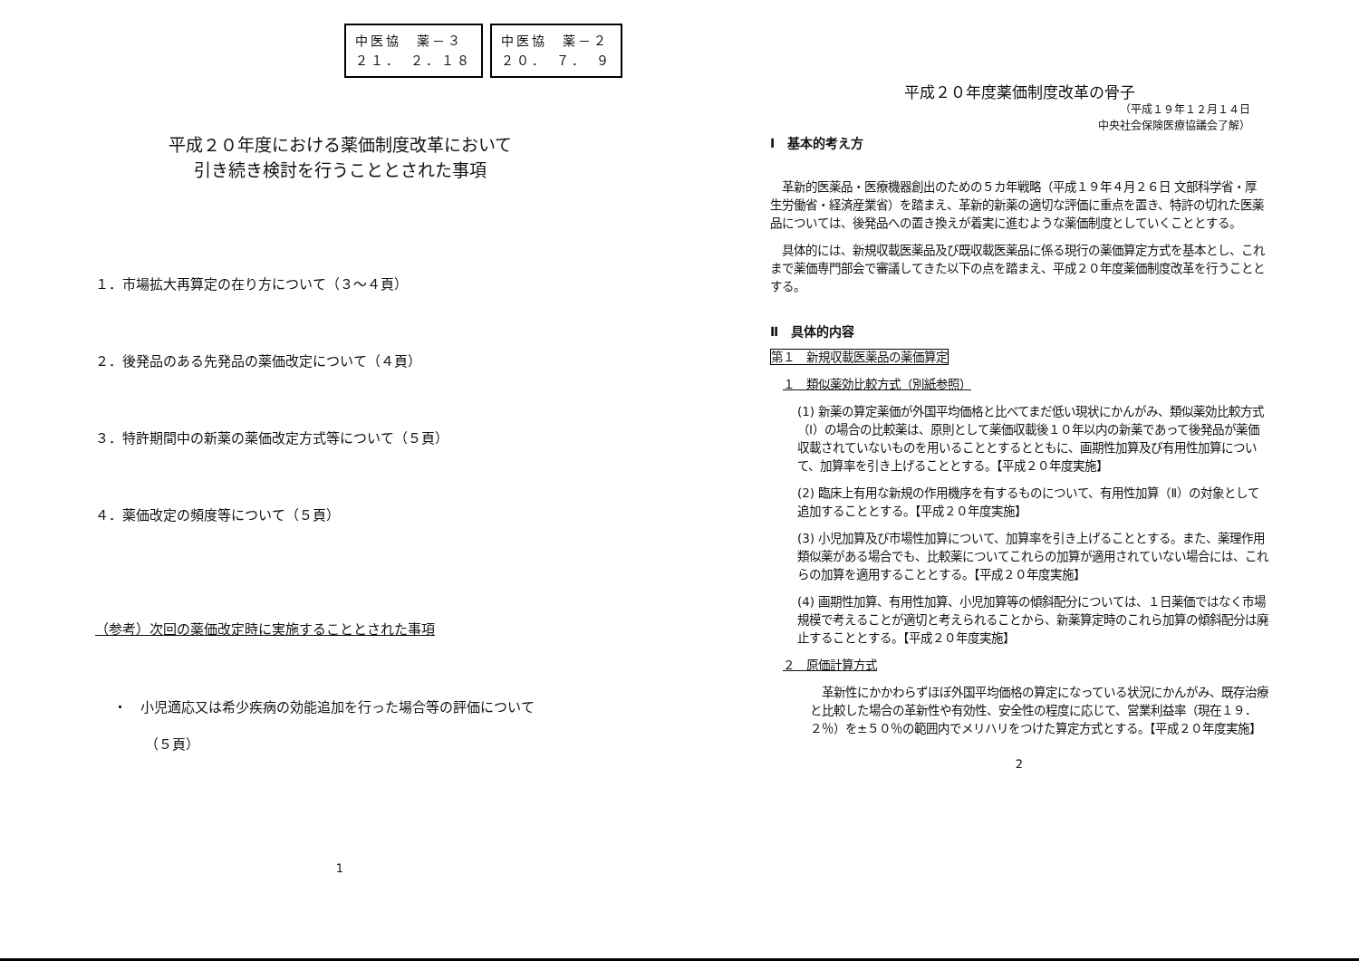中医協　薬－３
２１．　２．１８
中医協　薬－２
２０．　７．　９
平成２０年度における薬価制度改革において
引き続き検討を行うこととされた事項
１．市場拡大再算定の在り方について（３～４頁）
２．後発品のある先発品の薬価改定について（４頁）
３．特許期間中の新薬の薬価改定方式等について（５頁）
４．薬価改定の頻度等について（５頁）
（参考）次回の薬価改定時に実施することとされた事項
・　小児適応又は希少疾病の効能追加を行った場合等の評価について
（５頁）
1
平成２０年度薬価制度改革の骨子
（平成１９年１２月１４日
中央社会保険医療協議会了解）
Ⅰ　基本的考え方
　革新的医薬品・医療機器創出のための５カ年戦略（平成１９年４月２６日 文部科学省・厚生労働省・経済産業省）を踏まえ、革新的新薬の適切な評価に重点を置き、特許の切れた医薬品については、後発品への置き換えが着実に進むような薬価制度としていくこととする。
　具体的には、新規収載医薬品及び既収載医薬品に係る現行の薬価算定方式を基本とし、これまで薬価専門部会で審議してきた以下の点を踏まえ、平成２０年度薬価制度改革を行うこととする。
Ⅱ　具体的内容
第１　新規収載医薬品の薬価算定
１　類似薬効比較方式（別紙参照）
(1) 新薬の算定薬価が外国平均価格と比べてまだ低い現状にかんがみ、類似薬効比較方式（Ⅰ）の場合の比較薬は、原則として薬価収載後１０年以内の新薬であって後発品が薬価収載されていないものを用いることとするとともに、画期性加算及び有用性加算について、加算率を引き上げることとする。【平成２０年度実施】
(2) 臨床上有用な新規の作用機序を有するものについて、有用性加算（Ⅱ）の対象として追加することとする。【平成２０年度実施】
(3) 小児加算及び市場性加算について、加算率を引き上げることとする。また、薬理作用類似薬がある場合でも、比較薬についてこれらの加算が適用されていない場合には、これらの加算を適用することとする。【平成２０年度実施】
(4) 画期性加算、有用性加算、小児加算等の傾斜配分については、１日薬価ではなく市場規模で考えることが適切と考えられることから、新薬算定時のこれら加算の傾斜配分は廃止することとする。【平成２０年度実施】
２　原価計算方式
　革新性にかかわらずほぼ外国平均価格の算定になっている状況にかんがみ、既存治療と比較した場合の革新性や有効性、安全性の程度に応じて、営業利益率（現在１９．２％）を±５０％の範囲内でメリハリをつけた算定方式とする。【平成２０年度実施】
2